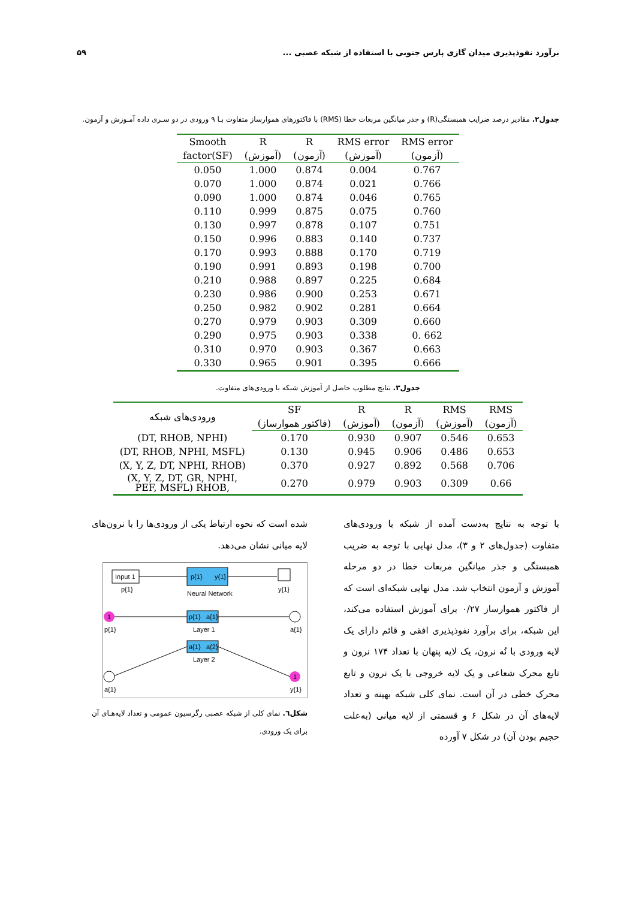برآورد نفوذپذیری میدان گازی پارس جنوبی با استفاده از شبکه عصبی ... ۵۹
جدول۲. مقادیر درصد ضرایب همبستگی(R) و جذر میانگین مربعات خطا (RMS) با فاکتورهای هموارساز متفاوت بـا ۹ ورودی در دو سـری داده آمـوزش و آزمون.
| Smooth | R | R | RMS error | RMS error |
| --- | --- | --- | --- | --- |
| factor(SF) | (آموزش) | (آزمون) | (آموزش) | (آزمون) |
| 0.050 | 1.000 | 0.874 | 0.004 | 0.767 |
| 0.070 | 1.000 | 0.874 | 0.021 | 0.766 |
| 0.090 | 1.000 | 0.874 | 0.046 | 0.765 |
| 0.110 | 0.999 | 0.875 | 0.075 | 0.760 |
| 0.130 | 0.997 | 0.878 | 0.107 | 0.751 |
| 0.150 | 0.996 | 0.883 | 0.140 | 0.737 |
| 0.170 | 0.993 | 0.888 | 0.170 | 0.719 |
| 0.190 | 0.991 | 0.893 | 0.198 | 0.700 |
| 0.210 | 0.988 | 0.897 | 0.225 | 0.684 |
| 0.230 | 0.986 | 0.900 | 0.253 | 0.671 |
| 0.250 | 0.982 | 0.902 | 0.281 | 0.664 |
| 0.270 | 0.979 | 0.903 | 0.309 | 0.660 |
| 0.290 | 0.975 | 0.903 | 0.338 | 0. 662 |
| 0.310 | 0.970 | 0.903 | 0.367 | 0.663 |
| 0.330 | 0.965 | 0.901 | 0.395 | 0.666 |
جدول۳. نتایج مطلوب حاصل از آموزش شبکه با ورودی‌های متفاوت.
| ورودی‌های شبکه | SF | R | R | RMS | RMS |
| --- | --- | --- | --- | --- | --- |
| | (فاکتور هموارساز) | (آموزش) | (آزمون) | (آموزش) | (آزمون) |
| (DT, RHOB, NPHI) | 0.170 | 0.930 | 0.907 | 0.546 | 0.653 |
| (DT, RHOB, NPHI, MSFL) | 0.130 | 0.945 | 0.906 | 0.486 | 0.653 |
| (X, Y, Z, DT, NPHI, RHOB) | 0.370 | 0.927 | 0.892 | 0.568 | 0.706 |
| (X, Y, Z, DT, GR, NPHI, PEF, MSFL) RHOB, | 0.270 | 0.979 | 0.903 | 0.309 | 0.66 |
با توجه به نتایج به‌دست آمده از شبکه با ورودی‌های متفاوت (جدول‌های ۲ و ۳)، مدل نهایی با توجه به ضریب همبستگی و جذر میانگین مربعات خطا در دو مرحله آموزش و آزمون انتخاب شد. مدل نهایی شبکه‌ای است که از فاکتور هموارساز ۰/۲۷ برای آموزش استفاده می‌کند، این شبکه، برای برآورد نفوذپذیری افقی و قائم دارای یک لایه ورودی با نُه نرون، یک لایه پنهان با تعداد ۱۷۴ نرون و تابع محرک شعاعی و یک لایه خروجی با یک نرون و تابع محرک خطی در آن است. نمای کلی شبکه بهینه و تعداد لایه‌های آن در شکل ۶ و قسمتی از لایه میانی (به‌علت حجیم بودن آن) در شکل ۷ آورده
شده است که نحوه ارتباط یکی از ورودی‌ها را با نرون‌های لایه میانی نشان می‌دهد.
Input 1
p{1}
p{1}
y{1}
Neural Network
y{1}
1
p{1}
p{1}
a{1}
Layer 1
a{1}
a{1}
a{2}
Layer 2
a{1}
1
y{1}
شکل٦. نمای کلی از شبکه عصبی رگرسیون عمومی و تعداد لایه‌هـای آن برای یک ورودی.